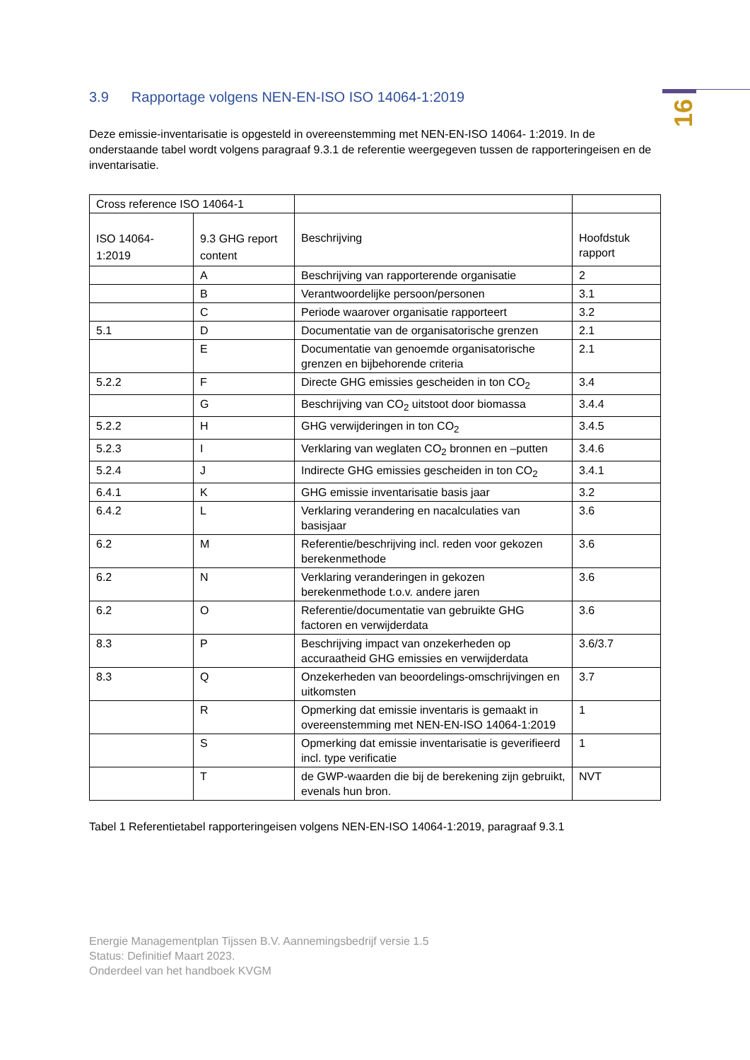16
3.9 Rapportage volgens NEN-EN-ISO ISO 14064-1:2019
Deze emissie-inventarisatie is opgesteld in overeenstemming met NEN-EN-ISO 14064- 1:2019. In de onderstaande tabel wordt volgens paragraaf 9.3.1 de referentie weergegeven tussen de rapporteringeisen en de inventarisatie.
| Cross reference ISO 14064-1 | | | |
| ISO 14064-1:2019 | 9.3 GHG report content | Beschrijving | Hoofdstuk rapport |
| | A | Beschrijving van rapporterende organisatie | 2 |
| | B | Verantwoordelijke persoon/personen | 3.1 |
| | C | Periode waarover organisatie rapporteert | 3.2 |
| 5.1 | D | Documentatie van de organisatorische grenzen | 2.1 |
| | E | Documentatie van genoemde organisatorische grenzen en bijbehorende criteria | 2.1 |
| 5.2.2 | F | Directe GHG emissies gescheiden in ton CO<sub>2</sub> | 3.4 |
| | G | Beschrijving van CO<sub>2</sub> uitstoot door biomassa | 3.4.4 |
| 5.2.2 | H | GHG verwijderingen in ton CO<sub>2</sub> | 3.4.5 |
| 5.2.3 | I | Verklaring van weglaten CO<sub>2</sub> bronnen en –putten | 3.4.6 |
| 5.2.4 | J | Indirecte GHG emissies gescheiden in ton CO<sub>2</sub> | 3.4.1 |
| 6.4.1 | K | GHG emissie inventarisatie basis jaar | 3.2 |
| 6.4.2 | L | Verklaring verandering en nacalculaties van basisjaar | 3.6 |
| 6.2 | M | Referentie/beschrijving incl. reden voor gekozen berekenmethode | 3.6 |
| 6.2 | N | Verklaring veranderingen in gekozen berekenmethode t.o.v. andere jaren | 3.6 |
| 6.2 | O | Referentie/documentatie van gebruikte GHG factoren en verwijderdata | 3.6 |
| 8.3 | P | Beschrijving impact van onzekerheden op accuraatheid GHG emissies en verwijderdata | 3.6/3.7 |
| 8.3 | Q | Onzekerheden van beoordelings-omschrijvingen en uitkomsten | 3.7 |
| | R | Opmerking dat emissie inventaris is gemaakt in overeenstemming met NEN-EN-ISO 14064-1:2019 | 1 |
| | S | Opmerking dat emissie inventarisatie is geverifieerd incl. type verificatie | 1 |
| | T | de GWP-waarden die bij de berekening zijn gebruikt, evenals hun bron. | NVT |
Tabel 1 Referentietabel rapporteringeisen volgens NEN-EN-ISO 14064-1:2019, paragraaf 9.3.1
Energie Managementplan Tijssen B.V. Aannemingsbedrijf versie 1.5
Status: Definitief Maart 2023.
Onderdeel van het handboek KVGM